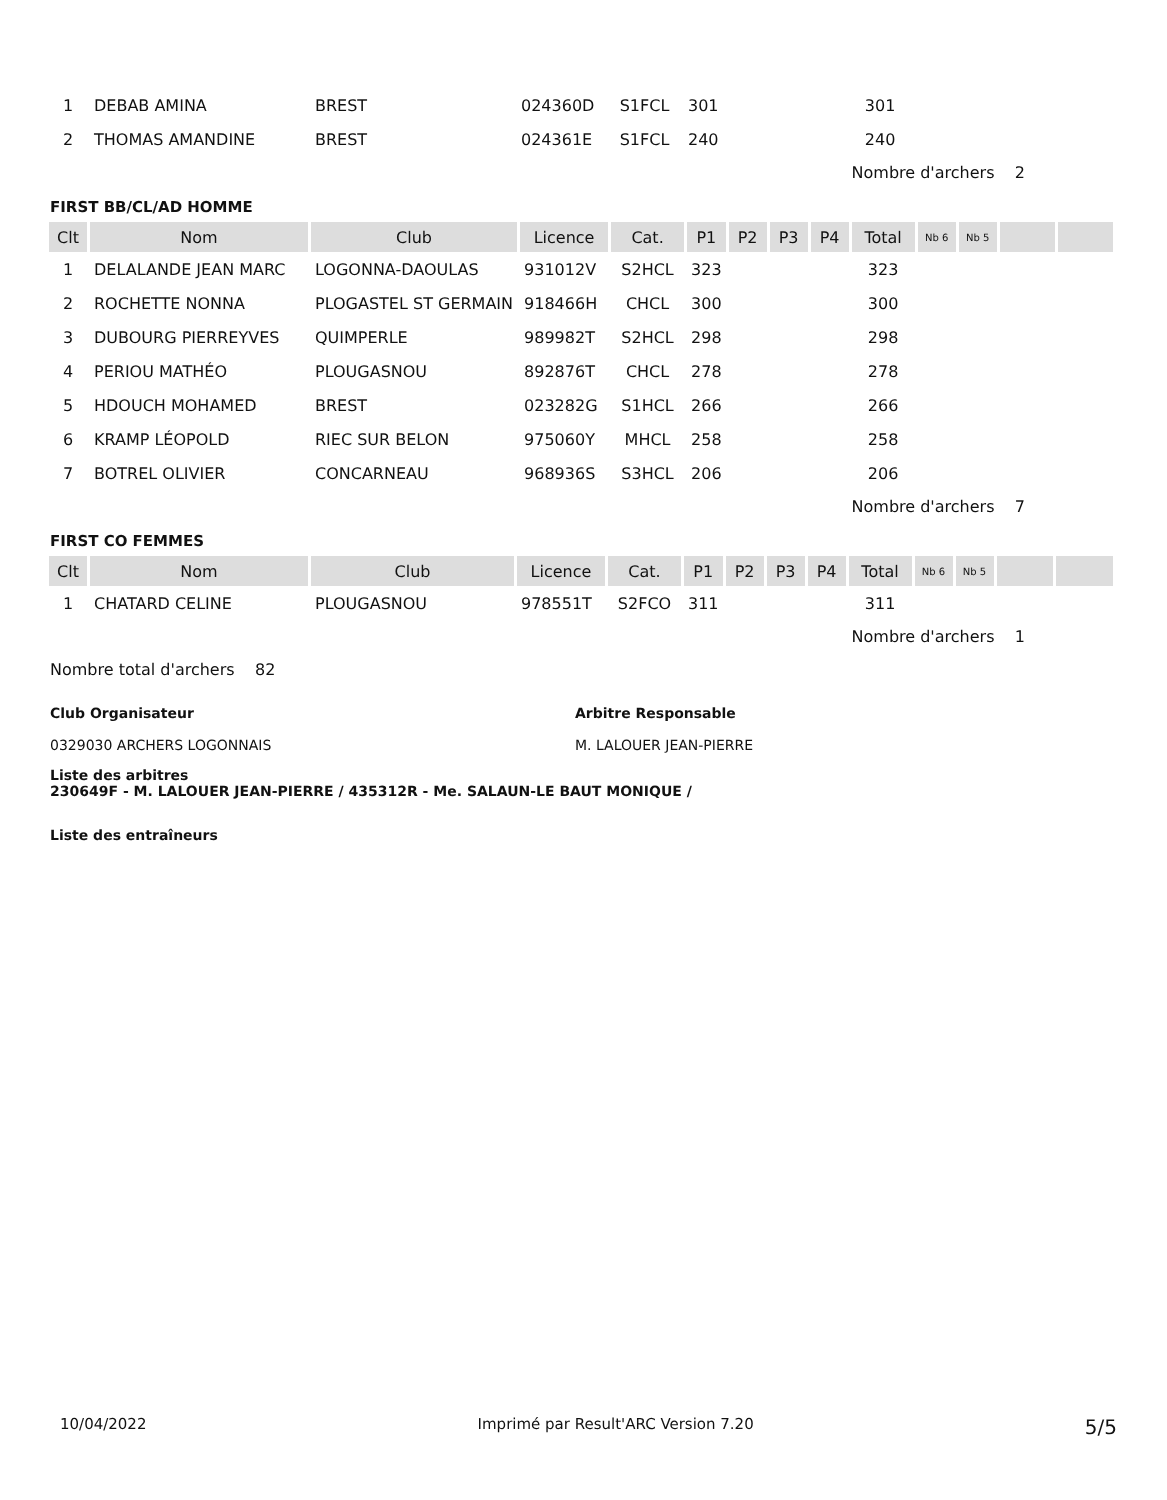| 1 | DEBAB AMINA | BREST | 024360D | S1FCL | 301 | | | | 301 | | | | |
| 2 | THOMAS AMANDINE | BREST | 024361E | S1FCL | 240 | | | | 240 | | | | |
Nombre d'archers 2
FIRST BB/CL/AD HOMME
| Clt | Nom | Club | Licence | Cat. | P1 | P2 | P3 | P4 | Total | Nb 6 | Nb 5 | | |
| --- | --- | --- | --- | --- | --- | --- | --- | --- | --- | --- | --- | --- | --- |
| 1 | DELALANDE JEAN MARC | LOGONNA-DAOULAS | 931012V | S2HCL | 323 | | | | 323 | | | | |
| 2 | ROCHETTE NONNA | PLOGASTEL ST GERMAIN | 918466H | CHCL | 300 | | | | 300 | | | | |
| 3 | DUBOURG PIERREYVES | QUIMPERLE | 989982T | S2HCL | 298 | | | | 298 | | | | |
| 4 | PERIOU MATHÉO | PLOUGASNOU | 892876T | CHCL | 278 | | | | 278 | | | | |
| 5 | HDOUCH MOHAMED | BREST | 023282G | S1HCL | 266 | | | | 266 | | | | |
| 6 | KRAMP LÉOPOLD | RIEC SUR BELON | 975060Y | MHCL | 258 | | | | 258 | | | | |
| 7 | BOTREL OLIVIER | CONCARNEAU | 968936S | S3HCL | 206 | | | | 206 | | | | |
Nombre d'archers 7
FIRST CO FEMMES
| Clt | Nom | Club | Licence | Cat. | P1 | P2 | P3 | P4 | Total | Nb 6 | Nb 5 | | |
| --- | --- | --- | --- | --- | --- | --- | --- | --- | --- | --- | --- | --- | --- |
| 1 | CHATARD CELINE | PLOUGASNOU | 978551T | S2FCO | 311 | | | | 311 | | | | |
Nombre d'archers 1
Nombre total d'archers 82
Club Organisateur
0329030 ARCHERS LOGONNAIS
Arbitre Responsable
M. LALOUER JEAN-PIERRE
Liste des arbitres
230649F - M. LALOUER JEAN-PIERRE / 435312R - Me. SALAUN-LE BAUT MONIQUE /
Liste des entraîneurs
10/04/2022 Imprimé par Result'ARC Version 7.20 5/5